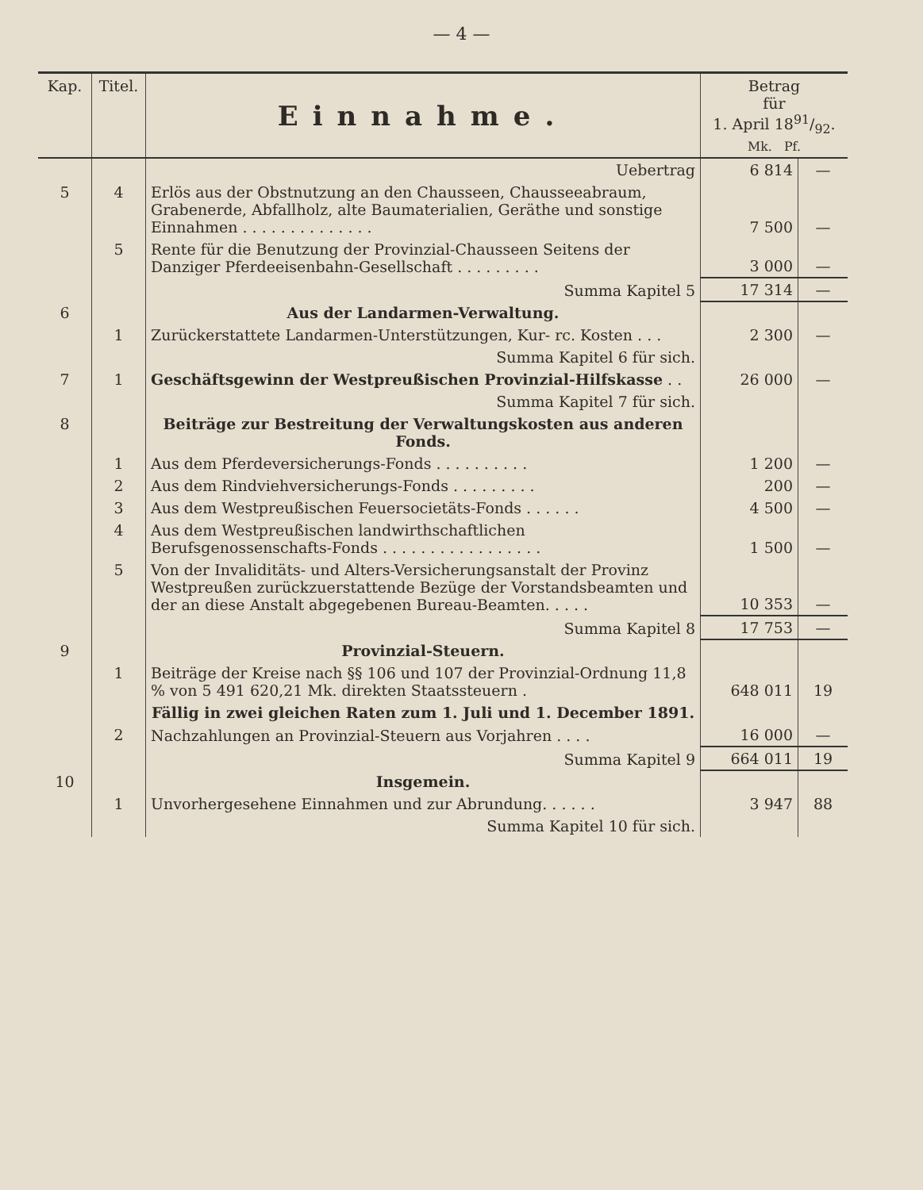— 4 —
| Kap. | Titel. | Einnahme. | Betrag für 1. April 1891/92. Mk. Pf. | |
| --- | --- | --- | --- | --- |
| | | Uebertrag | 6 814 | — |
| 5 | 4 | Erlös aus der Obstnutzung an den Chausseen, Chausseeabraum, Grabenerde, Abfallholz, alte Baumaterialien, Geräthe und sonstige Einnahmen . . . . . . . . . . . . . . | 7 500 | — |
| | 5 | Rente für die Benutzung der Provinzial-Chausseen Seitens der Danziger Pferdeeisenbahn-Gesellschaft . . . . . . . . . | 3 000 | — |
| | | Summa Kapitel 5 | 17 314 | — |
| 6 | | Aus der Landarmen-Verwaltung. | | |
| | 1 | Zurückerstattete Landarmen-Unterstützungen, Kur- rc. Kosten . . . | 2 300 | — |
| | | Summa Kapitel 6 für sich. | | |
| 7 | 1 | Geschäftsgewinn der Westpreußischen Provinzial-Hilfskasse . . | 26 000 | — |
| | | Summa Kapitel 7 für sich. | | |
| 8 | | Beiträge zur Bestreitung der Verwaltungskosten aus anderen Fonds. | | |
| | 1 | Aus dem Pferdeversicherungs-Fonds . . . . . . . . . . | 1 200 | — |
| | 2 | Aus dem Rindviehversicherungs-Fonds . . . . . . . . . | 200 | — |
| | 3 | Aus dem Westpreußischen Feuersocietäts-Fonds . . . . . . | 4 500 | — |
| | 4 | Aus dem Westpreußischen landwirthschaftlichen Berufsgenossenschafts-Fonds . . . . . . . . . . . . . . . . . | 1 500 | — |
| | 5 | Von der Invaliditäts- und Alters-Versicherungsanstalt der Provinz Westpreußen zurückzuerstattende Bezüge der Vorstandsbeamten und der an diese Anstalt abgegebenen Bureau-Beamten. . . . . | 10 353 | — |
| | | Summa Kapitel 8 | 17 753 | — |
| 9 | | Provinzial-Steuern. | | |
| | 1 | Beiträge der Kreise nach §§ 106 und 107 der Provinzial-Ordnung 11,8 % von 5 491 620,21 Mk. direkten Staatssteuern . | 648 011 | 19 |
| | | Fällig in zwei gleichen Raten zum 1. Juli und 1. December 1891. | | |
| | 2 | Nachzahlungen an Provinzial-Steuern aus Vorjahren . . . . | 16 000 | — |
| | | Summa Kapitel 9 | 664 011 | 19 |
| 10 | | Insgemein. | | |
| | 1 | Unvorhergesehene Einnahmen und zur Abrundung. . . . . . | 3 947 | 88 |
| | | Summa Kapitel 10 für sich. | | |